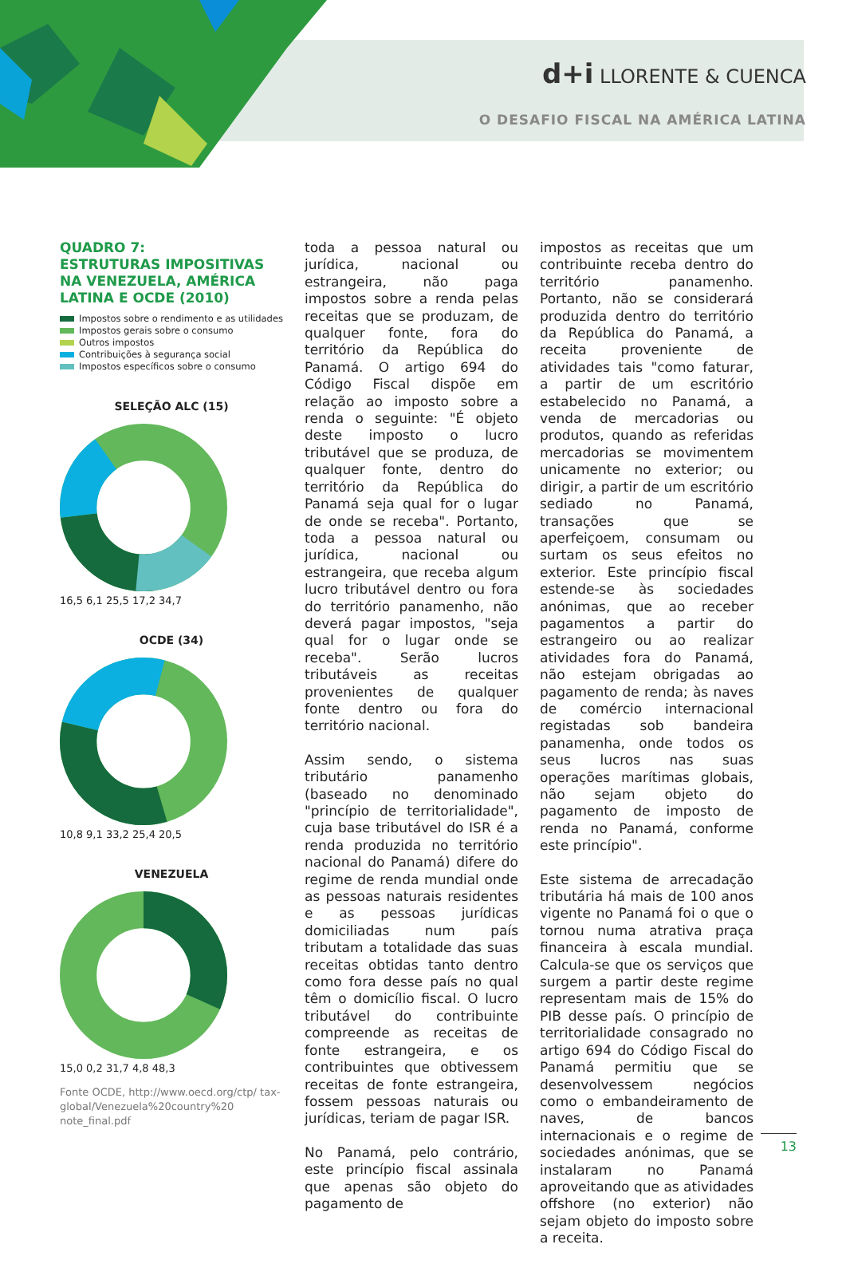d+i LLORENTE & CUENCA
O DESAFIO FISCAL NA AMÉRICA LATINA
QUADRO 7:
ESTRUTURAS IMPOSITIVAS NA VENEZUELA, AMÉRICA LATINA E OCDE (2010)
Impostos sobre o rendimento e as utilidades
Impostos gerais sobre o consumo
Outros impostos
Contribuições à segurança social
Impostos específicos sobre o consumo
SELEÇÃO ALC (15)
16,5 6,1 25,5 17,2 34,7
OCDE (34)
10,8 9,1 33,2 25,4 20,5
VENEZUELA
15,0 0,2 31,7 4,8 48,3
Fonte OCDE, http://www.oecd.org/ctp/ tax-global/Venezuela%20country%20 note_final.pdf
toda a pessoa natural ou jurídica, nacional ou estrangeira, não paga impostos sobre a renda pelas receitas que se produzam, de qualquer fonte, fora do território da República do Panamá. O artigo 694 do Código Fiscal dispõe em relação ao imposto sobre a renda o seguinte: "É objeto deste imposto o lucro tributável que se produza, de qualquer fonte, dentro do território da República do Panamá seja qual for o lugar de onde se receba". Portanto, toda a pessoa natural ou jurídica, nacional ou estrangeira, que receba algum lucro tributável dentro ou fora do território panamenho, não deverá pagar impostos, "seja qual for o lugar onde se receba". Serão lucros tributáveis as receitas provenientes de qualquer fonte dentro ou fora do território nacional.
Assim sendo, o sistema tributário panamenho (baseado no denominado "princípio de territorialidade", cuja base tributável do ISR é a renda produzida no território nacional do Panamá) difere do regime de renda mundial onde as pessoas naturais residentes e as pessoas jurídicas domiciliadas num país tributam a totalidade das suas receitas obtidas tanto dentro como fora desse país no qual têm o domicílio fiscal. O lucro tributável do contribuinte compreende as receitas de fonte estrangeira, e os contribuintes que obtivessem receitas de fonte estrangeira, fossem pessoas naturais ou jurídicas, teriam de pagar ISR.
No Panamá, pelo contrário, este princípio fiscal assinala que apenas são objeto do pagamento de
impostos as receitas que um contribuinte receba dentro do território panamenho. Portanto, não se considerará produzida dentro do território da República do Panamá, a receita proveniente de atividades tais "como faturar, a partir de um escritório estabelecido no Panamá, a venda de mercadorias ou produtos, quando as referidas mercadorias se movimentem unicamente no exterior; ou dirigir, a partir de um escritório sediado no Panamá, transações que se aperfeiçoem, consumam ou surtam os seus efeitos no exterior. Este princípio fiscal estende-se às sociedades anónimas, que ao receber pagamentos a partir do estrangeiro ou ao realizar atividades fora do Panamá, não estejam obrigadas ao pagamento de renda; às naves de comércio internacional registadas sob bandeira panamenha, onde todos os seus lucros nas suas operações marítimas globais, não sejam objeto do pagamento de imposto de renda no Panamá, conforme este princípio".
Este sistema de arrecadação tributária há mais de 100 anos vigente no Panamá foi o que o tornou numa atrativa praça financeira à escala mundial. Calcula-se que os serviços que surgem a partir deste regime representam mais de 15% do PIB desse país. O princípio de territorialidade consagrado no artigo 694 do Código Fiscal do Panamá permitiu que se desenvolvessem negócios como o embandeiramento de naves, de bancos internacionais e o regime de sociedades anónimas, que se instalaram no Panamá aproveitando que as atividades offshore (no exterior) não sejam objeto do imposto sobre a receita.
13